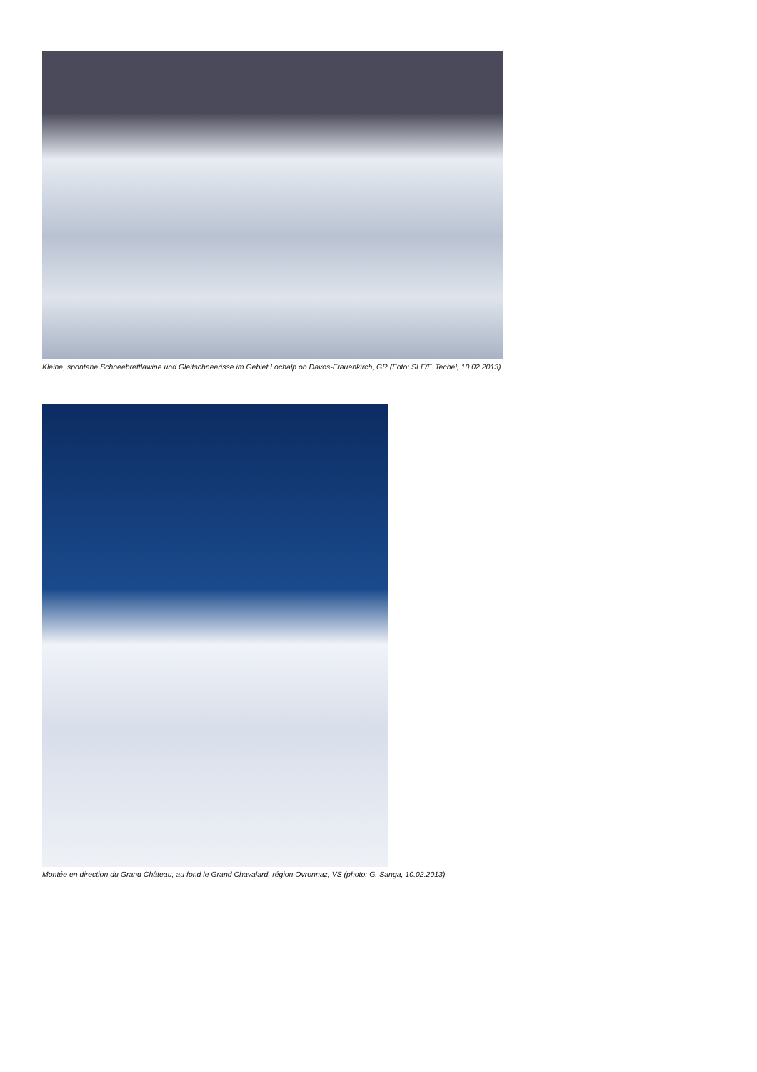Kleine, spontane Schneebrettlawine und Gleitschneerisse im Gebiet Lochalp ob Davos-Frauenkirch, GR (Foto: SLF/F. Techel, 10.02.2013).
Montée en direction du Grand Château, au fond le Grand Chavalard, région Ovronnaz, VS (photo: G. Sanga, 10.02.2013).